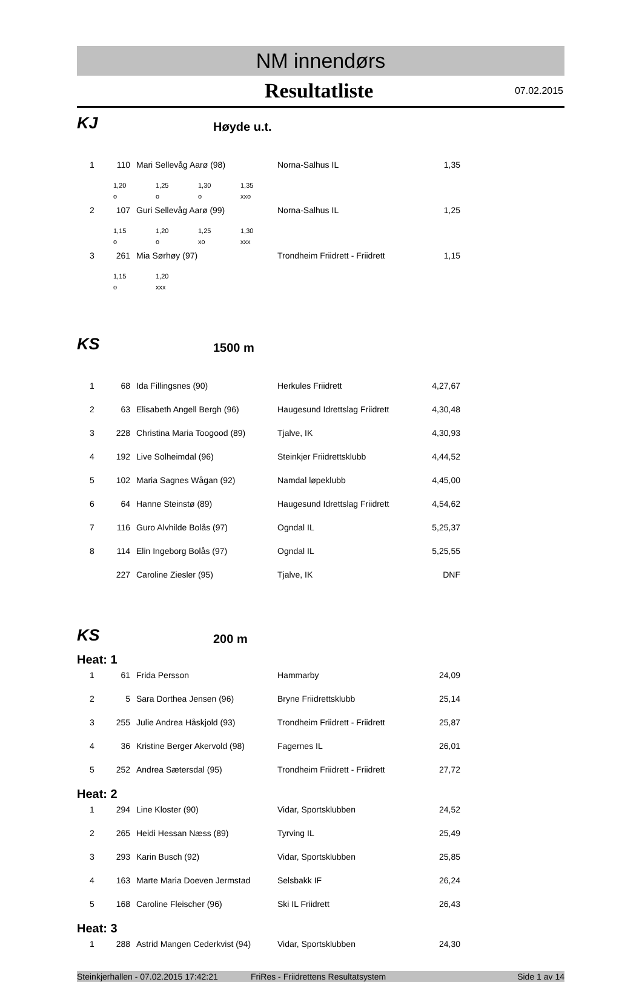NM innendørs
Resultatliste
07.02.2015
KJ
Høyde u.t.
| 1 | 110 | Mari Sellevåg Aarø (98) | Norna-Salhus IL | 1,35 |
| 1,20 | 1,25 | 1,30 | 1,35 |
| o | o | o | xxo |
| 2 | 107 | Guri Sellevåg Aarø (99) | Norna-Salhus IL | 1,25 |
| 1,15 | 1,20 | 1,25 | 1,30 |
| o | o | xo | xxx |
| 3 | 261 | Mia Sørhøy (97) | Trondheim Friidrett - Friidrett | 1,15 |
| 1,15 | 1,20 |
| o | xxx |
KS
1500 m
| 1 | 68 | Ida Fillingsnes (90) | Herkules Friidrett | 4,27,67 |
| 2 | 63 | Elisabeth Angell Bergh (96) | Haugesund Idrettslag Friidrett | 4,30,48 |
| 3 | 228 | Christina Maria Toogood (89) | Tjalve, IK | 4,30,93 |
| 4 | 192 | Live Solheimdal (96) | Steinkjer Friidrettsklubb | 4,44,52 |
| 5 | 102 | Maria Sagnes Wågan (92) | Namdal løpeklubb | 4,45,00 |
| 6 | 64 | Hanne Steinstø (89) | Haugesund Idrettslag Friidrett | 4,54,62 |
| 7 | 116 | Guro Alvhilde Bolås (97) | Ogndal IL | 5,25,37 |
| 8 | 114 | Elin Ingeborg Bolås (97) | Ogndal IL | 5,25,55 |
| | 227 | Caroline Ziesler (95) | Tjalve, IK | DNF |
KS
200 m
Heat: 1
| 1 | 61 | Frida Persson | Hammarby | 24,09 |
| 2 | 5 | Sara Dorthea Jensen (96) | Bryne Friidrettsklubb | 25,14 |
| 3 | 255 | Julie Andrea Håskjold (93) | Trondheim Friidrett - Friidrett | 25,87 |
| 4 | 36 | Kristine Berger Akervold (98) | Fagernes IL | 26,01 |
| 5 | 252 | Andrea Sætersdal (95) | Trondheim Friidrett - Friidrett | 27,72 |
Heat: 2
| 1 | 294 | Line Kloster (90) | Vidar, Sportsklubben | 24,52 |
| 2 | 265 | Heidi Hessan Næss (89) | Tyrving IL | 25,49 |
| 3 | 293 | Karin Busch (92) | Vidar, Sportsklubben | 25,85 |
| 4 | 163 | Marte Maria Doeven Jermstad | Selsbakk IF | 26,24 |
| 5 | 168 | Caroline Fleischer (96) | Ski IL Friidrett | 26,43 |
Heat: 3
| 1 | 288 | Astrid Mangen Cederkvist (94) | Vidar, Sportsklubben | 24,30 |
Steinkjerhallen - 07.02.2015 17:42:21 FriRes - Friidrettens Resultatsystem Side 1 av 14